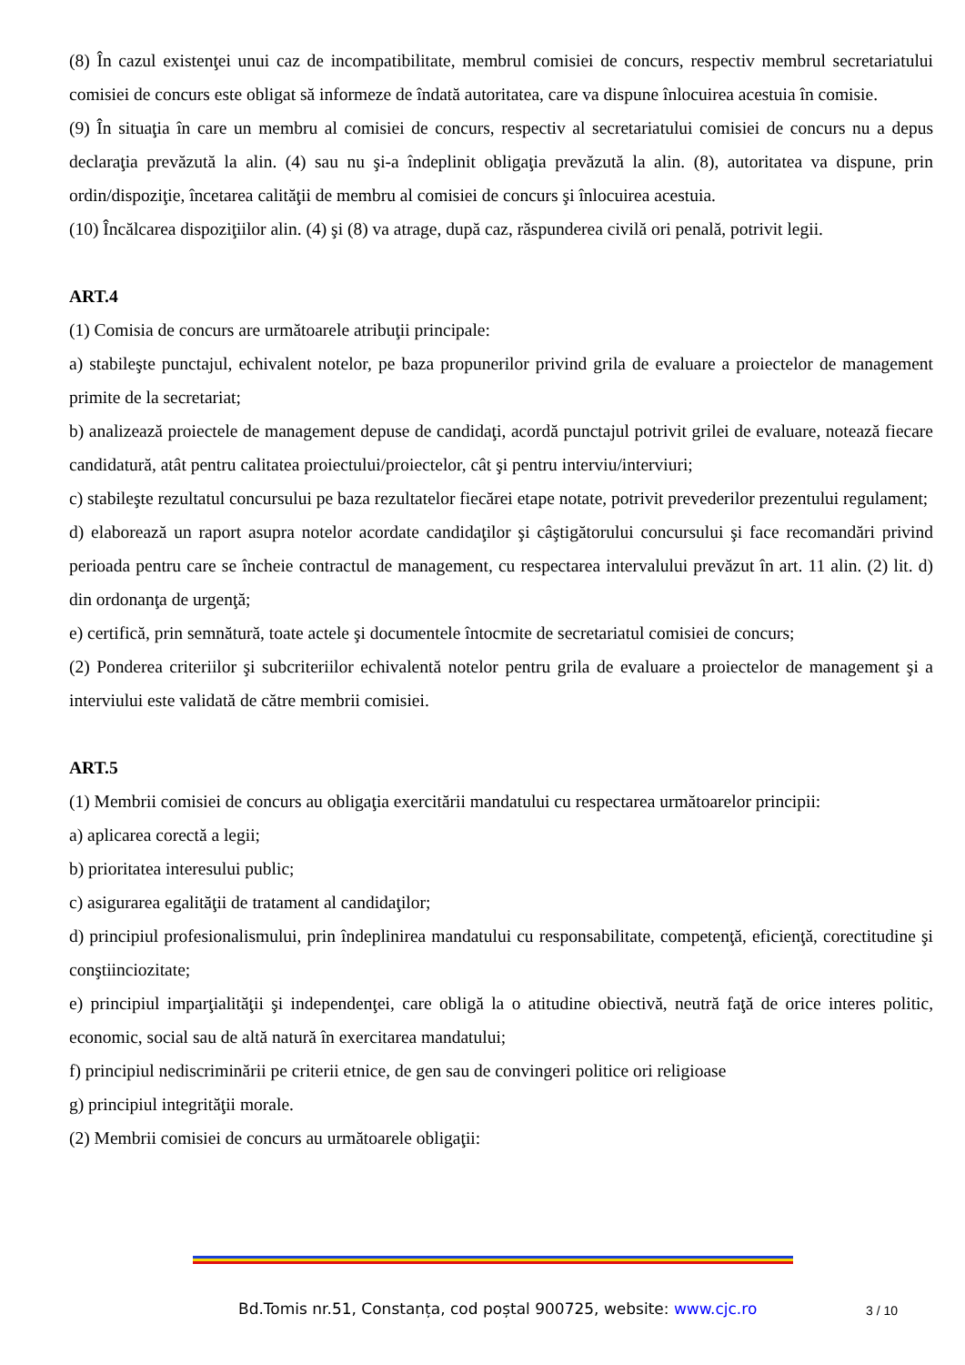(8) În cazul existenţei unui caz de incompatibilitate, membrul comisiei de concurs, respectiv membrul secretariatului comisiei de concurs este obligat să informeze de îndată autoritatea, care va dispune înlocuirea acestuia în comisie.
(9) În situaţia în care un membru al comisiei de concurs, respectiv al secretariatului comisiei de concurs nu a depus declaraţia prevăzută la alin. (4) sau nu şi-a îndeplinit obligaţia prevăzută la alin. (8), autoritatea va dispune, prin ordin/dispoziţie, încetarea calităţii de membru al comisiei de concurs şi înlocuirea acestuia.
(10) Încălcarea dispoziţiilor alin. (4) şi (8) va atrage, după caz, răspunderea civilă ori penală, potrivit legii.
ART.4
(1) Comisia de concurs are următoarele atribuţii principale:
a) stabileşte punctajul, echivalent notelor, pe baza propunerilor privind grila de evaluare a proiectelor de management primite de la secretariat;
b) analizează proiectele de management depuse de candidaţi, acordă punctajul potrivit grilei de evaluare, notează fiecare candidatură, atât pentru calitatea proiectului/proiectelor, cât şi pentru interviu/interviuri;
c) stabileşte rezultatul concursului pe baza rezultatelor fiecărei etape notate, potrivit prevederilor prezentului regulament;
d) elaborează un raport asupra notelor acordate candidaţilor şi câştigătorului concursului şi face recomandări privind perioada pentru care se încheie contractul de management, cu respectarea intervalului prevăzut în art. 11 alin. (2) lit. d) din ordonanţa de urgenţă;
e) certifică, prin semnătură, toate actele şi documentele întocmite de secretariatul comisiei de concurs;
(2) Ponderea criteriilor şi subcriteriilor echivalentă notelor pentru grila de evaluare a proiectelor de management şi a interviului este validată de către membrii comisiei.
ART.5
(1) Membrii comisiei de concurs au obligaţia exercitării mandatului cu respectarea următoarelor principii:
a) aplicarea corectă a legii;
b) prioritatea interesului public;
c) asigurarea egalităţii de tratament al candidaţilor;
d) principiul profesionalismului, prin îndeplinirea mandatului cu responsabilitate, competenţă, eficienţă, corectitudine şi conştiinciozitate;
e) principiul imparţialităţii şi independenţei, care obligă la o atitudine obiectivă, neutră faţă de orice interes politic, economic, social sau de altă natură în exercitarea mandatului;
f) principiul nediscriminării pe criterii etnice, de gen sau de convingeri politice ori religioase
g) principiul integrităţii morale.
(2) Membrii comisiei de concurs au următoarele obligaţii:
Bd.Tomis nr.51, Constanța, cod poștal 900725, website: www.cjc.ro
3 / 10